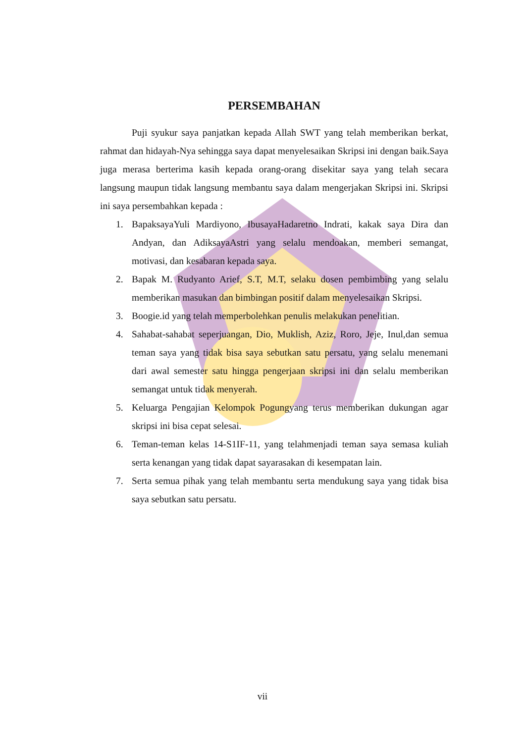PERSEMBAHAN
Puji syukur saya panjatkan kepada Allah SWT yang telah memberikan berkat, rahmat dan hidayah-Nya sehingga saya dapat menyelesaikan Skripsi ini dengan baik.Saya juga merasa berterima kasih kepada orang-orang disekitar saya yang telah secara langsung maupun tidak langsung membantu saya dalam mengerjakan Skripsi ini. Skripsi ini saya persembahkan kepada :
1. BapaksayaYuli Mardiyono, IbusayaHadaretno Indrati, kakak saya Dira dan Andyan, dan AdiksayaAstri yang selalu mendoakan, memberi semangat, motivasi, dan kesabaran kepada saya.
2. Bapak M. Rudyanto Arief, S.T, M.T, selaku dosen pembimbing yang selalu memberikan masukan dan bimbingan positif dalam menyelesaikan Skripsi.
3. Boogie.id yang telah memperbolehkan penulis melakukan penelitian.
4. Sahabat-sahabat seperjuangan, Dio, Muklish, Aziz, Roro, Jeje, Inul,dan semua teman saya yang tidak bisa saya sebutkan satu persatu, yang selalu menemani dari awal semester satu hingga pengerjaan skripsi ini dan selalu memberikan semangat untuk tidak menyerah.
5. Keluarga Pengajian Kelompok Pogungyang terus memberikan dukungan agar skripsi ini bisa cepat selesai.
6. Teman-teman kelas 14-S1IF-11, yang telahmenjadi teman saya semasa kuliah serta kenangan yang tidak dapat sayarasakan di kesempatan lain.
7. Serta semua pihak yang telah membantu serta mendukung saya yang tidak bisa saya sebutkan satu persatu.
vii